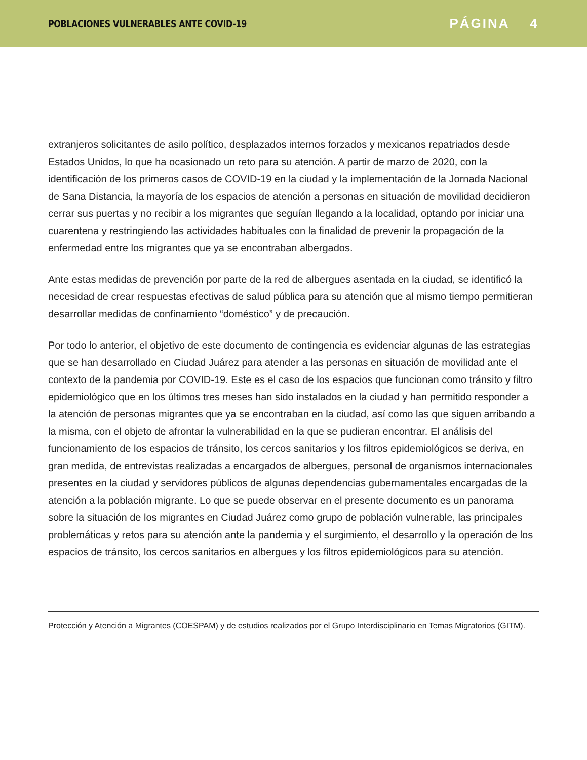POBLACIONES VULNERABLES ANTE COVID-19 PÁGINA 4
extranjeros solicitantes de asilo político, desplazados internos forzados y mexicanos repatriados desde Estados Unidos, lo que ha ocasionado un reto para su atención. A partir de marzo de 2020, con la identificación de los primeros casos de COVID-19 en la ciudad y la implementación de la Jornada Nacional de Sana Distancia, la mayoría de los espacios de atención a personas en situación de movilidad decidieron cerrar sus puertas y no recibir a los migrantes que seguían llegando a la localidad, optando por iniciar una cuarentena y restringiendo las actividades habituales con la finalidad de prevenir la propagación de la enfermedad entre los migrantes que ya se encontraban albergados.
Ante estas medidas de prevención por parte de la red de albergues asentada en la ciudad, se identificó la necesidad de crear respuestas efectivas de salud pública para su atención que al mismo tiempo permitieran desarrollar medidas de confinamiento “doméstico” y de precaución.
Por todo lo anterior, el objetivo de este documento de contingencia es evidenciar algunas de las estrategias que se han desarrollado en Ciudad Juárez para atender a las personas en situación de movilidad ante el contexto de la pandemia por COVID-19. Este es el caso de los espacios que funcionan como tránsito y filtro epidemiológico que en los últimos tres meses han sido instalados en la ciudad y han permitido responder a la atención de personas migrantes que ya se encontraban en la ciudad, así como las que siguen arribando a la misma, con el objeto de afrontar la vulnerabilidad en la que se pudieran encontrar. El análisis del funcionamiento de los espacios de tránsito, los cercos sanitarios y los filtros epidemiológicos se deriva, en gran medida, de entrevistas realizadas a encargados de albergues, personal de organismos internacionales presentes en la ciudad y servidores públicos de algunas dependencias gubernamentales encargadas de la atención a la población migrante. Lo que se puede observar en el presente documento es un panorama sobre la situación de los migrantes en Ciudad Juárez como grupo de población vulnerable, las principales problemáticas y retos para su atención ante la pandemia y el surgimiento, el desarrollo y la operación de los espacios de tránsito, los cercos sanitarios en albergues y los filtros epidemiológicos para su atención.
Protección y Atención a Migrantes (COESPAM) y de estudios realizados por el Grupo Interdisciplinario en Temas Migratorios (GITM).